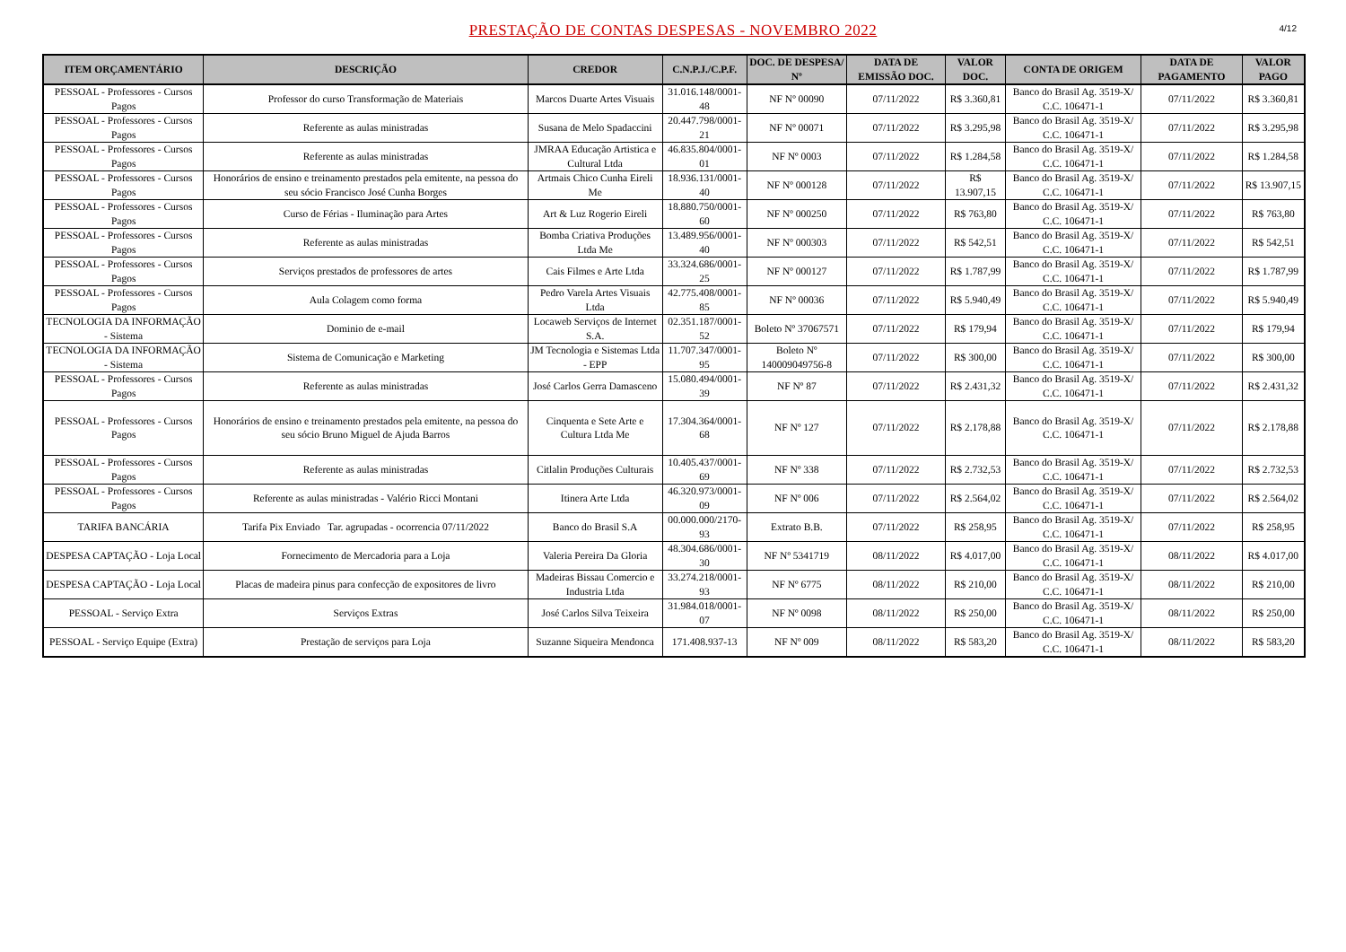PRESTAÇÃO DE CONTAS DESPESAS - NOVEMBRO 2022
4/12
| ITEM ORÇAMENTÁRIO | DESCRIÇÃO | CREDOR | C.N.P.J./C.P.F. | DOC. DE DESPESA/ Nº | DATA DE EMISSÃO DOC. | VALOR DOC. | CONTA DE ORIGEM | DATA DE PAGAMENTO | VALOR PAGO |
| --- | --- | --- | --- | --- | --- | --- | --- | --- | --- |
| PESSOAL - Professores - Cursos Pagos | Professor do curso Transformação de Materiais | Marcos Duarte Artes Visuais | 31.016.148/0001-48 | NF Nº 00090 | 07/11/2022 | R$ 3.360,81 | Banco do Brasil Ag. 3519-X/ C.C. 106471-1 | 07/11/2022 | R$ 3.360,81 |
| PESSOAL - Professores - Cursos Pagos | Referente as aulas ministradas | Susana de Melo Spadaccini | 20.447.798/0001-21 | NF Nº 00071 | 07/11/2022 | R$ 3.295,98 | Banco do Brasil Ag. 3519-X/ C.C. 106471-1 | 07/11/2022 | R$ 3.295,98 |
| PESSOAL - Professores - Cursos Pagos | Referente as aulas ministradas | JMRAA Educação Artistica e Cultural Ltda | 46.835.804/0001-01 | NF Nº 0003 | 07/11/2022 | R$ 1.284,58 | Banco do Brasil Ag. 3519-X/ C.C. 106471-1 | 07/11/2022 | R$ 1.284,58 |
| PESSOAL - Professores - Cursos Pagos | Honorários de ensino e treinamento prestados pela emitente, na pessoa do seu sócio Francisco José Cunha Borges | Artmais Chico Cunha Eireli Me | 18.936.131/0001-40 | NF Nº 000128 | 07/11/2022 | R$ 13.907,15 | Banco do Brasil Ag. 3519-X/ C.C. 106471-1 | 07/11/2022 | R$ 13.907,15 |
| PESSOAL - Professores - Cursos Pagos | Curso de Férias - Iluminação para Artes | Art & Luz Rogerio Eireli | 18.880.750/0001-60 | NF Nº 000250 | 07/11/2022 | R$ 763,80 | Banco do Brasil Ag. 3519-X/ C.C. 106471-1 | 07/11/2022 | R$ 763,80 |
| PESSOAL - Professores - Cursos Pagos | Referente as aulas ministradas | Bomba Criativa Produções Ltda Me | 13.489.956/0001-40 | NF Nº 000303 | 07/11/2022 | R$ 542,51 | Banco do Brasil Ag. 3519-X/ C.C. 106471-1 | 07/11/2022 | R$ 542,51 |
| PESSOAL - Professores - Cursos Pagos | Serviços prestados de professores de artes | Cais Filmes e Arte Ltda | 33.324.686/0001-25 | NF Nº 000127 | 07/11/2022 | R$ 1.787,99 | Banco do Brasil Ag. 3519-X/ C.C. 106471-1 | 07/11/2022 | R$ 1.787,99 |
| PESSOAL - Professores - Cursos Pagos | Aula Colagem como forma | Pedro Varela Artes Visuais Ltda | 42.775.408/0001-85 | NF Nº 00036 | 07/11/2022 | R$ 5.940,49 | Banco do Brasil Ag. 3519-X/ C.C. 106471-1 | 07/11/2022 | R$ 5.940,49 |
| TECNOLOGIA DA INFORMAÇÃO - Sistema | Dominio de e-mail | Locaweb Serviços de Internet S.A. | 02.351.187/0001-52 | Boleto Nº 37067571 | 07/11/2022 | R$ 179,94 | Banco do Brasil Ag. 3519-X/ C.C. 106471-1 | 07/11/2022 | R$ 179,94 |
| TECNOLOGIA DA INFORMAÇÃO - Sistema | Sistema de Comunicação e Marketing | JM Tecnologia e Sistemas Ltda - EPP | 11.707.347/0001-95 | Boleto Nº 140009049756-8 | 07/11/2022 | R$ 300,00 | Banco do Brasil Ag. 3519-X/ C.C. 106471-1 | 07/11/2022 | R$ 300,00 |
| PESSOAL - Professores - Cursos Pagos | Referente as aulas ministradas | José Carlos Gerra Damasceno | 15.080.494/0001-39 | NF Nº 87 | 07/11/2022 | R$ 2.431,32 | Banco do Brasil Ag. 3519-X/ C.C. 106471-1 | 07/11/2022 | R$ 2.431,32 |
| PESSOAL - Professores - Cursos Pagos | Honorários de ensino e treinamento prestados pela emitente, na pessoa do seu sócio Bruno Miguel de Ajuda Barros | Cinquenta e Sete Arte e Cultura Ltda Me | 17.304.364/0001-68 | NF Nº 127 | 07/11/2022 | R$ 2.178,88 | Banco do Brasil Ag. 3519-X/ C.C. 106471-1 | 07/11/2022 | R$ 2.178,88 |
| PESSOAL - Professores - Cursos Pagos | Referente as aulas ministradas | Citlalin Produções Culturais | 10.405.437/0001-69 | NF Nº 338 | 07/11/2022 | R$ 2.732,53 | Banco do Brasil Ag. 3519-X/ C.C. 106471-1 | 07/11/2022 | R$ 2.732,53 |
| PESSOAL - Professores - Cursos Pagos | Referente as aulas ministradas - Valério Ricci Montani | Itinera Arte Ltda | 46.320.973/0001-09 | NF Nº 006 | 07/11/2022 | R$ 2.564,02 | Banco do Brasil Ag. 3519-X/ C.C. 106471-1 | 07/11/2022 | R$ 2.564,02 |
| TARIFA BANCÁRIA | Tarifa Pix Enviado Tar. agrupadas - ocorrencia 07/11/2022 | Banco do Brasil S.A | 00.000.000/2170-93 | Extrato B.B. | 07/11/2022 | R$ 258,95 | Banco do Brasil Ag. 3519-X/ C.C. 106471-1 | 07/11/2022 | R$ 258,95 |
| DESPESA CAPTAÇÃO - Loja Local | Fornecimento de Mercadoria para a Loja | Valeria Pereira Da Gloria | 48.304.686/0001-30 | NF Nº 5341719 | 08/11/2022 | R$ 4.017,00 | Banco do Brasil Ag. 3519-X/ C.C. 106471-1 | 08/11/2022 | R$ 4.017,00 |
| DESPESA CAPTAÇÃO - Loja Local | Placas de madeira pinus para confecção de expositores de livro | Madeiras Bissau Comercio e Industria Ltda | 33.274.218/0001-93 | NF Nº 6775 | 08/11/2022 | R$ 210,00 | Banco do Brasil Ag. 3519-X/ C.C. 106471-1 | 08/11/2022 | R$ 210,00 |
| PESSOAL - Serviço Extra | Serviços Extras | José Carlos Silva Teixeira | 31.984.018/0001-07 | NF Nº 0098 | 08/11/2022 | R$ 250,00 | Banco do Brasil Ag. 3519-X/ C.C. 106471-1 | 08/11/2022 | R$ 250,00 |
| PESSOAL - Serviço Equipe (Extra) | Prestação de serviços para Loja | Suzanne Siqueira Mendonca | 171.408.937-13 | NF Nº 009 | 08/11/2022 | R$ 583,20 | Banco do Brasil Ag. 3519-X/ C.C. 106471-1 | 08/11/2022 | R$ 583,20 |